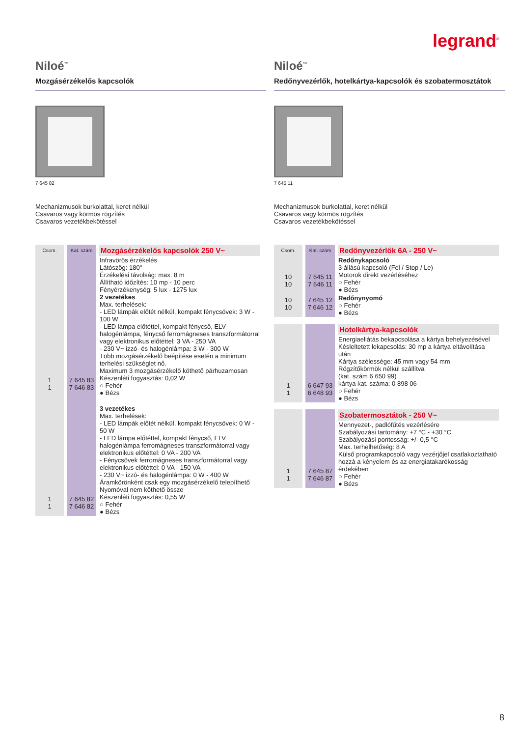legrand<sup>®</sup>
Niloé<sup>™</sup>
Mozgásérzékelős kapcsolók
7 645 82
Mechanizmusok burkolattal, keret nélkül
Csavaros vagy körmös rögzítés
Csavaros vezetékbekötéssel
| Csom. | Kat. szám | Mozgásérzékelős kapcsolók 250 V~ |
| --- | --- | --- |
| 1 1 | 7 645 83 7 646 83 | Infravörös érzékelés Látószög: 180° Érzékelési távolság: max. 8 m Állítható időzítés: 10 mp - 10 perc Fényérzékenység: 5 lux - 1275 lux 2 vezetékes Max. terhelések: - LED lámpák előtét nélkül, kompakt fénycsövek: 3 W - 100 W - LED lámpa előtéttel, kompakt fénycső, ELV halogénlámpa, fénycső ferromágneses transzformátorral vagy elektronikus előtéttel: 3 VA - 250 VA - 230 V~ izzó- és halogénlámpa: 3 W - 300 W Több mozgásérzékelő beépítése esetén a minimum terhelési szükséglet nő. Maximum 3 mozgásérzékelő köthető párhuzamosan Készenléti fogyasztás: 0,02 W ○ Fehér ● Bézs |
| 1 1 | 7 645 82 7 646 82 | 3 vezetékes Max. terhelések: - LED lámpák előtét nélkül, kompakt fénycsövek: 0 W - 50 W - LED lámpa előtéttel, kompakt fénycső, ELV halogénlámpa ferromágneses transzformátorral vagy elektronikus előtéttel: 0 VA - 200 VA - Fénycsövek ferromágneses transzformátorral vagy elektronikus előtéttel: 0 VA - 150 VA - 230 V~ izzó- és halogénlámpa: 0 W - 400 W Áramkörönként csak egy mozgásérzékelő telepíthető Nyomóval nem köthető össze Készenléti fogyasztás: 0,55 W ○ Fehér ● Bézs |
Niloé<sup>™</sup>
Redőnyvezérlők, hotelkártya-kapcsolók és szobatermosztátok
7 645 11
Mechanizmusok burkolattal, keret nélkül
Csavaros vagy körmös rögzítés
Csavaros vezetékbekötéssel
| Csom. | Kat. szám | Redőnyvezérlők 6A - 250 V~ |
| --- | --- | --- |
| 10 10 | 7 645 11 7 646 11 | Redőnykapcsoló 3 állású kapcsoló (Fel / Stop / Le) Motorok direkt vezérléséhez ○ Fehér ● Bézs |
| 10 10 | 7 645 12 7 646 12 | Redőnynyomó ○ Fehér ● Bézs |
| | | Hotelkártya-kapcsolók |
| 1 1 | 6 647 93 6 648 93 | Energiaellátás bekapcsolása a kártya behelyezésével Késleltetett lekapcsolás: 30 mp a kártya eltávolítása után Kártya szélessége: 45 mm vagy 54 mm Rögzítőkörmök nélkül szállítva (kat. szám 6 650 99) kártya kat. száma: 0 898 06 ○ Fehér ● Bézs |
| | | Szobatermosztátok - 250 V~ |
| 1 1 | 7 645 87 7 646 87 | Mennyezet-, padlófűtés vezérlésére Szabályozási tartomány: +7 °C - +30 °C Szabályozási pontosság: +/- 0,5 °C Max. terhelhetőség: 8 A Külső programkapcsoló vagy vezérjőjel csatlakoztatható hozzá a kényelem és az energiatakarékosság érdekében ○ Fehér ● Bézs |
8